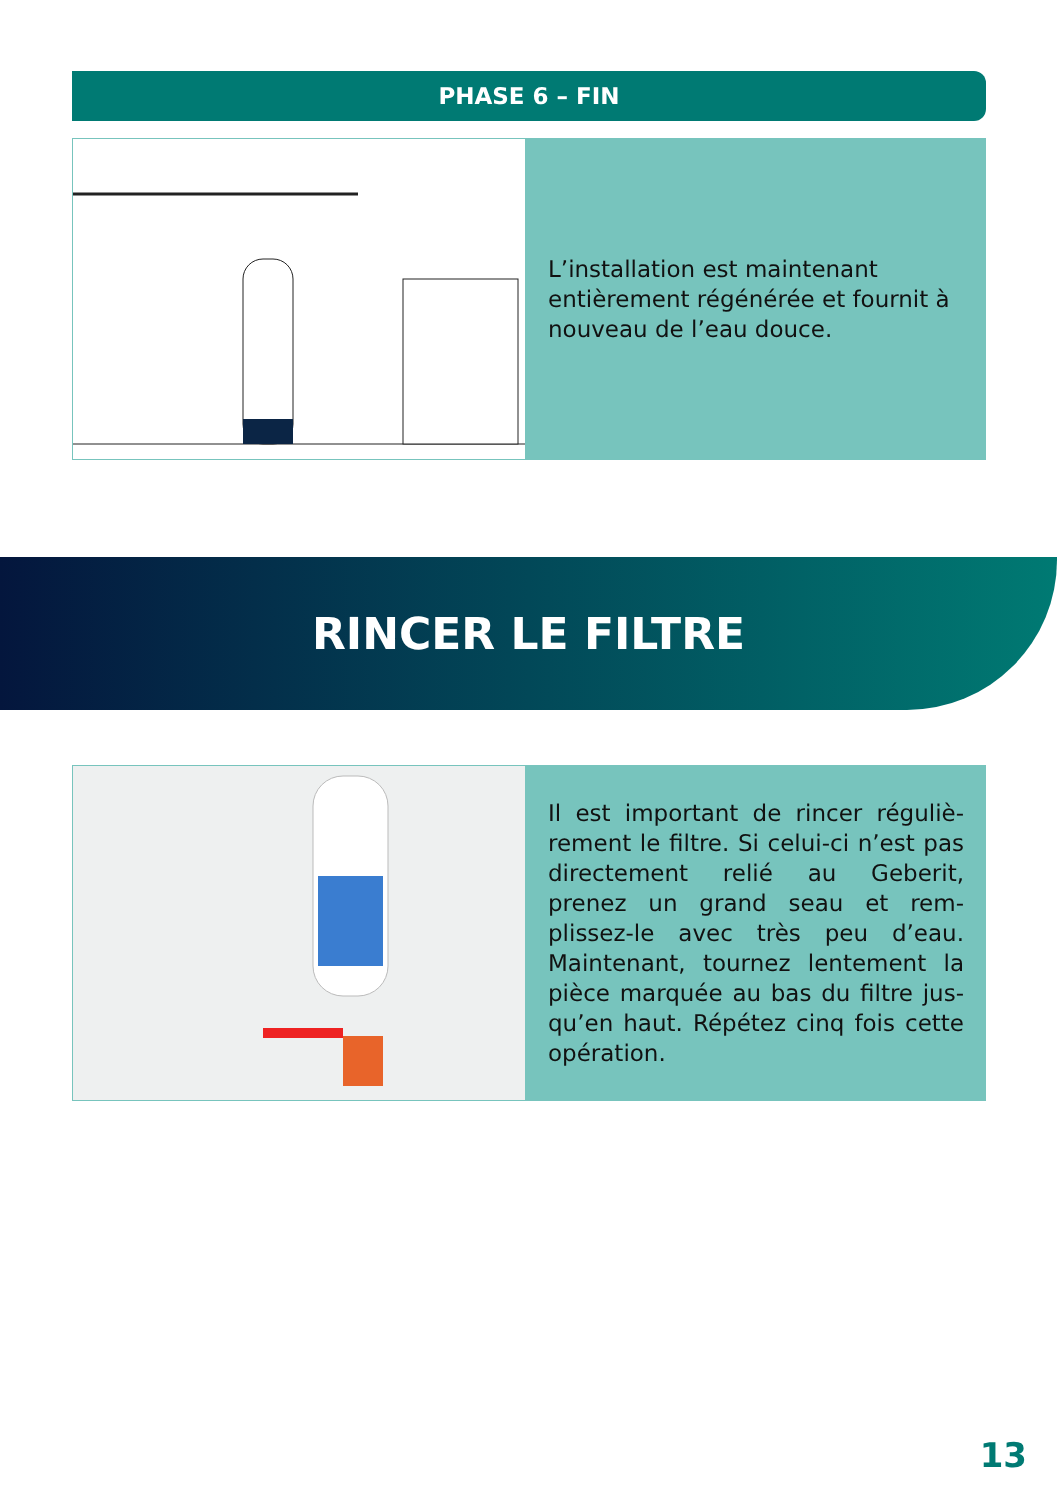PHASE 6 – FIN
L’installation est maintenant entièrement régénérée et fournit à nouveau de l’eau douce.
RINCER LE FILTRE
Il est important de rincer réguliè­rement le filtre. Si celui-ci n’est pas directement relié au Gebe­rit, prenez un grand seau et rem­plissez-le avec très peu d’eau. Maintenant, tournez lentement la pièce marquée au bas du filtre jus­qu’en haut. Répétez cinq fois cette opération.
13